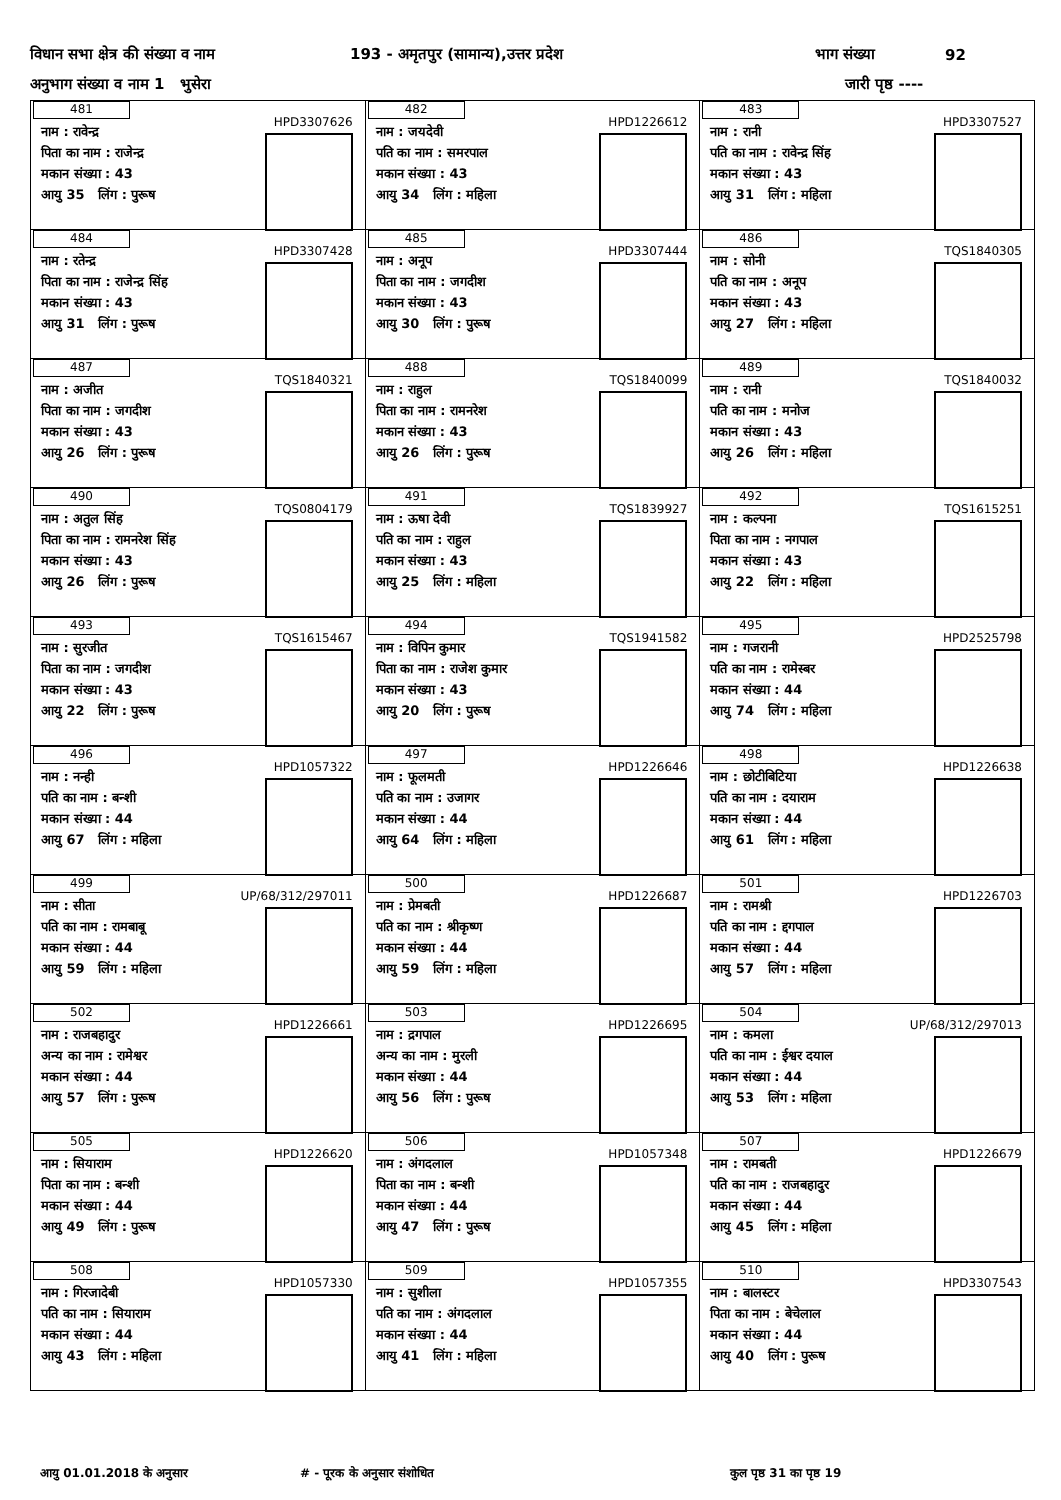विधान सभा क्षेत्र की संख्या व नाम 193 - अमृतपुर (सामान्य),उत्तर प्रदेश भाग संख्या 92
अनुभाग संख्या व नाम 1 भुसेरा जारी पृष्ठ ----
| 481 HPD3307626 नाम : रावेन्द्र पिता का नाम : राजेन्द्र मकान संख्या : 43 आयु 35 लिंग : पुरूष | 482 HPD1226612 नाम : जयदेवी पति का नाम : समरपाल मकान संख्या : 43 आयु 34 लिंग : महिला | 483 HPD3307527 नाम : रानी पति का नाम : रावेन्द्र सिंह मकान संख्या : 43 आयु 31 लिंग : महिला |
| 484 HPD3307428 नाम : रतेन्द्र पिता का नाम : राजेन्द्र सिंह मकान संख्या : 43 आयु 31 लिंग : पुरूष | 485 HPD3307444 नाम : अनूप पिता का नाम : जगदीश मकान संख्या : 43 आयु 30 लिंग : पुरूष | 486 TQS1840305 नाम : सोनी पति का नाम : अनूप मकान संख्या : 43 आयु 27 लिंग : महिला |
| 487 TQS1840321 नाम : अजीत पिता का नाम : जगदीश मकान संख्या : 43 आयु 26 लिंग : पुरूष | 488 TQS1840099 नाम : राहुल पिता का नाम : रामनरेश मकान संख्या : 43 आयु 26 लिंग : पुरूष | 489 TQS1840032 नाम : रानी पति का नाम : मनोज मकान संख्या : 43 आयु 26 लिंग : महिला |
| 490 TQS0804179 नाम : अतुल सिंह पिता का नाम : रामनरेश सिंह मकान संख्या : 43 आयु 26 लिंग : पुरूष | 491 TQS1839927 नाम : ऊषा देवी पति का नाम : राहुल मकान संख्या : 43 आयु 25 लिंग : महिला | 492 TQS1615251 नाम : कल्पना पिता का नाम : नगपाल मकान संख्या : 43 आयु 22 लिंग : महिला |
| 493 TQS1615467 नाम : सुरजीत पिता का नाम : जगदीश मकान संख्या : 43 आयु 22 लिंग : पुरूष | 494 TQS1941582 नाम : विपिन कुमार पिता का नाम : राजेश कुमार मकान संख्या : 43 आयु 20 लिंग : पुरूष | 495 HPD2525798 नाम : गजरानी पति का नाम : रामेस्बर मकान संख्या : 44 आयु 74 लिंग : महिला |
| 496 HPD1057322 नाम : नन्ही पति का नाम : बन्शी मकान संख्या : 44 आयु 67 लिंग : महिला | 497 HPD1226646 नाम : फूलमती पति का नाम : उजागर मकान संख्या : 44 आयु 64 लिंग : महिला | 498 HPD1226638 नाम : छोटीबिटिया पति का नाम : दयाराम मकान संख्या : 44 आयु 61 लिंग : महिला |
| 499 UP/68/312/297011 नाम : सीता पति का नाम : रामबाबू मकान संख्या : 44 आयु 59 लिंग : महिला | 500 HPD1226687 नाम : प्रेमबती पति का नाम : श्रीकृष्ण मकान संख्या : 44 आयु 59 लिंग : महिला | 501 HPD1226703 नाम : रामश्री पति का नाम : द्दगपाल मकान संख्या : 44 आयु 57 लिंग : महिला |
| 502 HPD1226661 नाम : राजबहादुर अन्य का नाम : रामेश्वर मकान संख्या : 44 आयु 57 लिंग : पुरूष | 503 HPD1226695 नाम : द्रगपाल अन्य का नाम : मुरली मकान संख्या : 44 आयु 56 लिंग : पुरूष | 504 UP/68/312/297013 नाम : कमला पति का नाम : ईश्वर दयाल मकान संख्या : 44 आयु 53 लिंग : महिला |
| 505 HPD1226620 नाम : सियाराम पिता का नाम : बन्शी मकान संख्या : 44 आयु 49 लिंग : पुरूष | 506 HPD1057348 नाम : अंगदलाल पिता का नाम : बन्शी मकान संख्या : 44 आयु 47 लिंग : पुरूष | 507 HPD1226679 नाम : रामबती पति का नाम : राजबहादुर मकान संख्या : 44 आयु 45 लिंग : महिला |
| 508 HPD1057330 नाम : गिरजादेबी पति का नाम : सियाराम मकान संख्या : 44 आयु 43 लिंग : महिला | 509 HPD1057355 नाम : सुशीला पति का नाम : अंगदलाल मकान संख्या : 44 आयु 41 लिंग : महिला | 510 HPD3307543 नाम : बालस्टर पिता का नाम : बेचेलाल मकान संख्या : 44 आयु 40 लिंग : पुरूष |
आयु 01.01.2018 के अनुसार # - पूरक के अनुसार संशोधित कुल पृष्ठ 31 का पृष्ठ 19